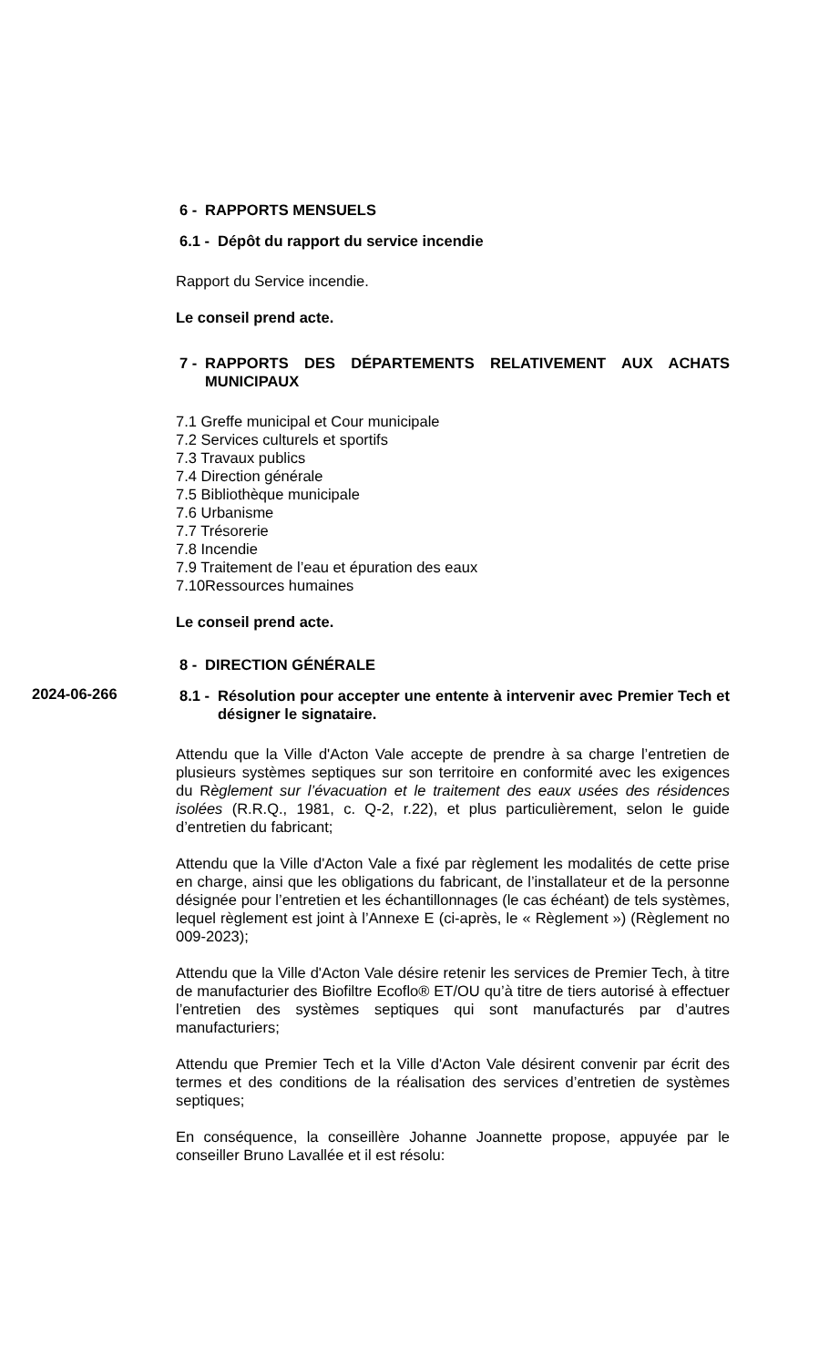6 - RAPPORTS MENSUELS
6.1 - Dépôt du rapport du service incendie
Rapport du Service incendie.
Le conseil prend acte.
7 - RAPPORTS DES DÉPARTEMENTS RELATIVEMENT AUX ACHATS MUNICIPAUX
7.1 Greffe municipal et Cour municipale
7.2 Services culturels et sportifs
7.3 Travaux publics
7.4 Direction générale
7.5 Bibliothèque municipale
7.6 Urbanisme
7.7 Trésorerie
7.8 Incendie
7.9 Traitement de l’eau et épuration des eaux
7.10Ressources humaines
Le conseil prend acte.
8 - DIRECTION GÉNÉRALE
8.1 - Résolution pour accepter une entente à intervenir avec Premier Tech et désigner le signataire.
Attendu que la Ville d'Acton Vale accepte de prendre à sa charge l’entretien de plusieurs systèmes septiques sur son territoire en conformité avec les exigences du Règlement sur l’évacuation et le traitement des eaux usées des résidences isolées (R.R.Q., 1981, c. Q-2, r.22), et plus particulièrement, selon le guide d’entretien du fabricant;
Attendu que la Ville d'Acton Vale a fixé par règlement les modalités de cette prise en charge, ainsi que les obligations du fabricant, de l’installateur et de la personne désignée pour l’entretien et les échantillonnages (le cas échéant) de tels systèmes, lequel règlement est joint à l’Annexe E (ci-après, le « Règlement ») (Règlement no 009-2023);
Attendu que la Ville d'Acton Vale désire retenir les services de Premier Tech, à titre de manufacturier des Biofiltre Ecoflo® ET/OU qu’à titre de tiers autorisé à effectuer l’entretien des systèmes septiques qui sont manufacturés par d’autres manufacturiers;
Attendu que Premier Tech et la Ville d'Acton Vale désirent convenir par écrit des termes et des conditions de la réalisation des services d’entretien de systèmes septiques;
En conséquence, la conseillère Johanne Joannette propose, appuyée par le conseiller Bruno Lavallée et il est résolu:
2024-06-266